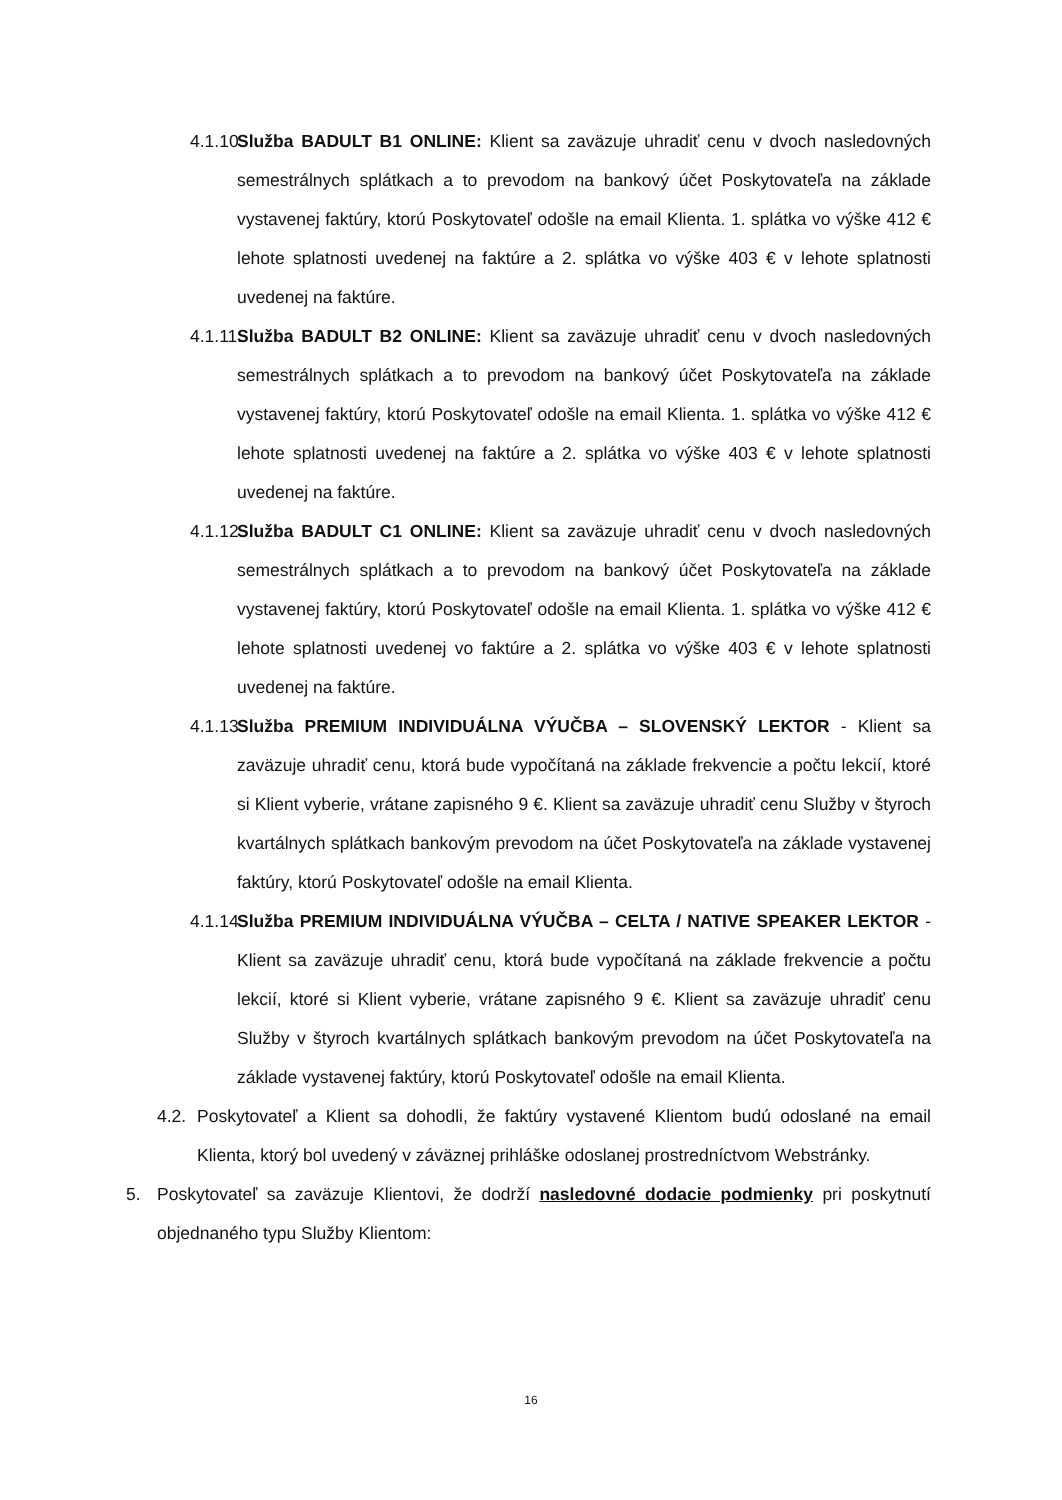4.1.10. Služba BADULT B1 ONLINE: Klient sa zaväzuje uhradiť cenu v dvoch nasledovných semestrálnych splátkach a to prevodom na bankový účet Poskytovateľa na základe vystavenej faktúry, ktorú Poskytovateľ odošle na email Klienta. 1. splátka vo výške 412 € lehote splatnosti uvedenej na faktúre a 2. splátka vo výške 403 € v lehote splatnosti uvedenej na faktúre.
4.1.11. Služba BADULT B2 ONLINE: Klient sa zaväzuje uhradiť cenu v dvoch nasledovných semestrálnych splátkach a to prevodom na bankový účet Poskytovateľa na základe vystavenej faktúry, ktorú Poskytovateľ odošle na email Klienta. 1. splátka vo výške 412 € lehote splatnosti uvedenej na faktúre a 2. splátka vo výške 403 € v lehote splatnosti uvedenej na faktúre.
4.1.12. Služba BADULT C1 ONLINE: Klient sa zaväzuje uhradiť cenu v dvoch nasledovných semestrálnych splátkach a to prevodom na bankový účet Poskytovateľa na základe vystavenej faktúry, ktorú Poskytovateľ odošle na email Klienta. 1. splátka vo výške 412 € lehote splatnosti uvedenej vo faktúre a 2. splátka vo výške 403 € v lehote splatnosti uvedenej na faktúre.
4.1.13. Služba PREMIUM INDIVIDUÁLNA VÝUČBA – SLOVENSKÝ LEKTOR - Klient sa zaväzuje uhradiť cenu, ktorá bude vypočítaná na základe frekvencie a počtu lekcií, ktoré si Klient vyberie, vrátane zapisného 9 €. Klient sa zaväzuje uhradiť cenu Služby v štyroch kvartálnych splátkach bankovým prevodom na účet Poskytovateľa na základe vystavenej faktúry, ktorú Poskytovateľ odošle na email Klienta.
4.1.14. Služba PREMIUM INDIVIDUÁLNA VÝUČBA – CELTA / NATIVE SPEAKER LEKTOR - Klient sa zaväzuje uhradiť cenu, ktorá bude vypočítaná na základe frekvencie a počtu lekcií, ktoré si Klient vyberie, vrátane zapisného 9 €. Klient sa zaväzuje uhradiť cenu Služby v štyroch kvartálnych splátkach bankovým prevodom na účet Poskytovateľa na základe vystavenej faktúry, ktorú Poskytovateľ odošle na email Klienta.
4.2. Poskytovateľ a Klient sa dohodli, že faktúry vystavené Klientom budú odoslané na email Klienta, ktorý bol uvedený v záväznej prihláške odoslanej prostredníctvom Webstránky.
5. Poskytovateľ sa zaväzuje Klientovi, že dodrží nasledovné dodacie podmienky pri poskytnutí objednaného typu Služby Klientom:
16